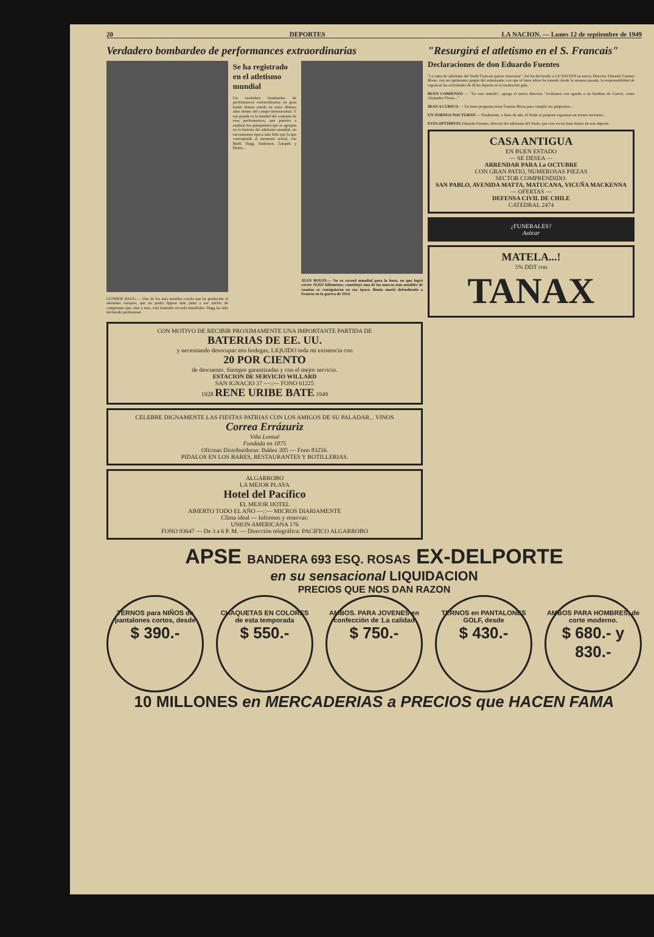20 DEPORTES LA NACION. — Lunes 12 de septiembre de 1949
Verdadero bombardeo de performances extraordinarias
GUNDER HAGG.— Uno de los más notables cracks que ha producido el atletismo europeo, que no podrá figurar más junto a ese núcleo de campeones que, mes a mes, está batiendo records mundiales. Hagg ha sido declarado profesional.
Se ha registrado en el atletismo mundial
Un verdadero bombardeo de performances extraordinarias en gran fondo hemos tenido en estos últimos años dentro del campo internacional. Y tan grande es la bondad del conjunto de esas performances, que puestos a analizar los quinquenios que se agrupan en la historia del atletismo mundial, no encontramos época más feliz que la que corresponde al momento actual, con Rieff, Hagg, Anderson, Zatopek y Heino...
JEAN BOUIN.— Su ex record mundial para la hora, en que logró correr 19,021 kilómetros, constituye una de las marcas más notables de cuantas se consiguieron en esa época. Bouin murió defendiendo a Francia en la guerra de 1914.
CON MOTIVO DE RECIBIR PROXIMAMENTE UNA IMPORTANTE PARTIDA DE
BATERIAS DE EE. UU.
y necesitando desocupar mis bodegas, LIQUIDO toda mi existencia con
20 POR CIENTO
de descuento. Siempre garantizadas y con el mejor servicio.
ESTACION DE SERVICIO WILLARD
SAN IGNACIO 37 —::— FONO 61225
1928 RENE URIBE BATE 1949
CELEBRE DIGNAMENTE LAS FIESTAS PATRIAS CON LOS AMIGOS DE SU PALADAR... VINOS
Correa Errázuriz
Viña Lontué
Fundada en 1875
Oficinas Distribuidoras: Ibáñez 205 — Fono 83256.
PIDALOS EN LOS BARES, RESTAURANTES Y BOTILLERIAS.
ALGARROBO
LA MEJOR PLAYA
Hotel del Pacífico
EL MEJOR HOTEL
ABIERTO TODO EL AÑO —::— MICROS DIARIAMENTE
Clima ideal — Informes y reservas:
UNION AMERICANA 176
FONO 93647 — De 3 a 6 P. M. — Dirección telegráfica: PACIFICO ALGARROBO
"Resurgirá el atletismo en el S. Francais"
Declaraciones de don Eduardo Fuentes
"La rama de atletismo del Stade Francais quiere renovarse". Así ha declarado a LA NACION su nuevo Director, Eduardo Fuentes Rivas, con un optimismo propio del entusiasmo con que el buen atleta ha tomado desde la semana pasada, la responsabilidad de vigorizar las actividades de dicho deporte en la institución gala.
BUEN COMIENZO — "En este sentido", agrega el nuevo director, "recibimos con agrado a un fondista de Curicó, como Alejandro Flores..."
IRAN A CURICO — Un buen programa tiene Fuentes Rivas para cumplir sus propósitos...
UN TORNEO NOCTURNO — Finalmente, a fines de año, el Stade se propone organizar un torneo nocturno...
ESTA OPTIMISTA Eduardo Fuentes, director del atletismo del Stade, que cree en un buen futuro de este deporte.
CASA ANTIGUA
EN BUEN ESTADO
— SE DESEA —
ARRENDAR PARA 1.o OCTUBRE
CON GRAN PATIO, NUMEROSAS PIEZAS
SECTOR COMPRENDIDO:
SAN PABLO, AVENIDA MATTA, MATUCANA, VICUÑA MACKENNA
— OFERTAS —
DEFENSA CIVIL DE CHILE
CATEDRAL 2474
¿FUNERALES?
Azócar
MATELA...!
5% DDT con
TANAX
APSE BANDERA 693 ESQ. ROSAS EX-DELPORTE
en su sensacional LIQUIDACION
PRECIOS QUE NOS DAN RAZON
TERNOS para NIÑOS de pantalones cortos, desde
$ 390.-
CHAQUETAS EN COLORES de esta temporada
$ 550.-
AMBOS. PARA JOVENES en confección de 1.a calidad
$ 750.-
TERNOS en PANTALONES GOLF, desde
$ 430.-
AMBOS PARA HOMBRES, de corte moderno.
$ 680.- y 830.-
10 MILLONES en MERCADERIAS a PRECIOS que HACEN FAMA